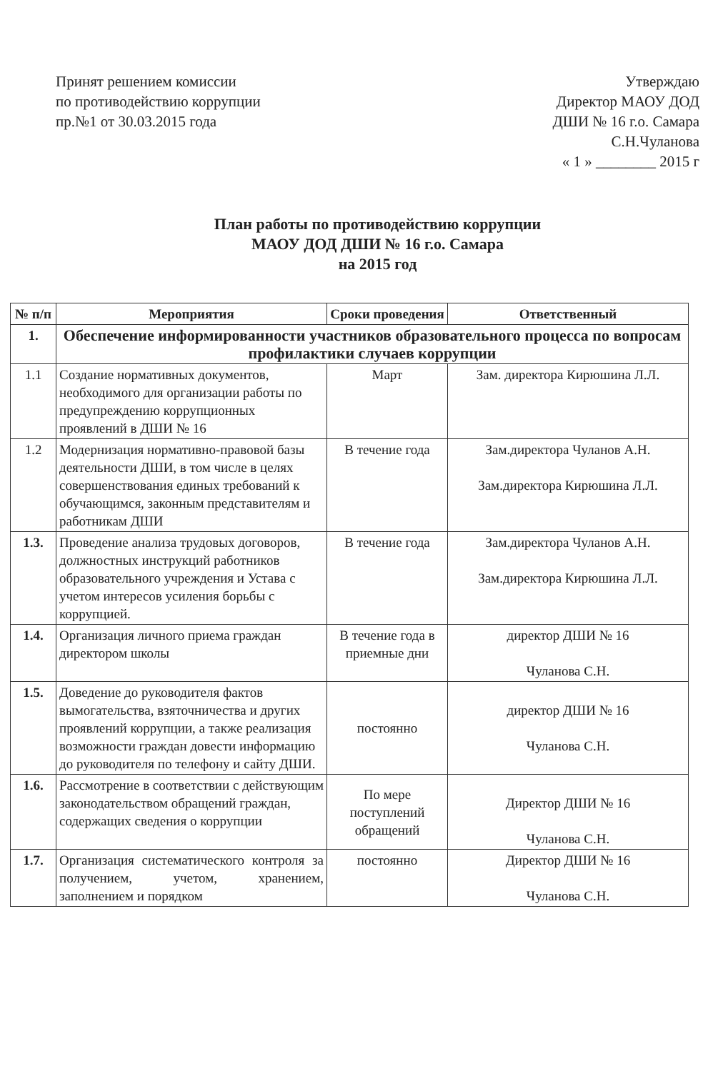Принят решением комиссии
по противодействию коррупции
пр.№1 от 30.03.2015 года
Утверждаю
Директор МАОУ ДОД
ДШИ № 16 г.о. Самара
С.Н.Чуланова
« 1 » ________ 2015 г
План работы по противодействию коррупции
МАОУ ДОД ДШИ № 16 г.о. Самара
на 2015 год
| № п/п | Мероприятия | Сроки проведения | Ответственный |
| --- | --- | --- | --- |
| 1. | Обеспечение информированности участников образовательного процесса по вопросам профилактики случаев коррупции | | |
| 1.1 | Создание нормативных документов, необходимого для организации работы по предупреждению коррупционных проявлений в ДШИ № 16 | Март | Зам. директора Кирюшина Л.Л. |
| 1.2 | Модернизация нормативно-правовой базы деятельности ДШИ, в том числе в целях совершенствования единых требований к обучающимся, законным представителям и работникам ДШИ | В течение года | Зам.директора Чуланов А.Н. Зам.директора Кирюшина Л.Л. |
| 1.3. | Проведение анализа трудовых договоров, должностных инструкций работников образовательного учреждения и Устава с учетом интересов усиления борьбы с коррупцией. | В течение года | Зам.директора Чуланов А.Н. Зам.директора Кирюшина Л.Л. |
| 1.4. | Организация личного приема граждан директором школы | В течение года в приемные дни | директор ДШИ № 16 Чуланова С.Н. |
| 1.5. | Доведение до руководителя фактов вымогательства, взяточничества и других проявлений коррупции, а также реализация возможности граждан довести информацию до руководителя по телефону и сайту ДШИ. | постоянно | директор ДШИ № 16 Чуланова С.Н. |
| 1.6. | Рассмотрение в соответствии с действующим законодательством обращений граждан, содержащих сведения о коррупции | По мере поступлений обращений | Директор ДШИ № 16 Чуланова С.Н. |
| 1.7. | Организация систематического контроля за получением, учетом, хранением, заполнением и порядком | постоянно | Директор ДШИ № 16 Чуланова С.Н. |